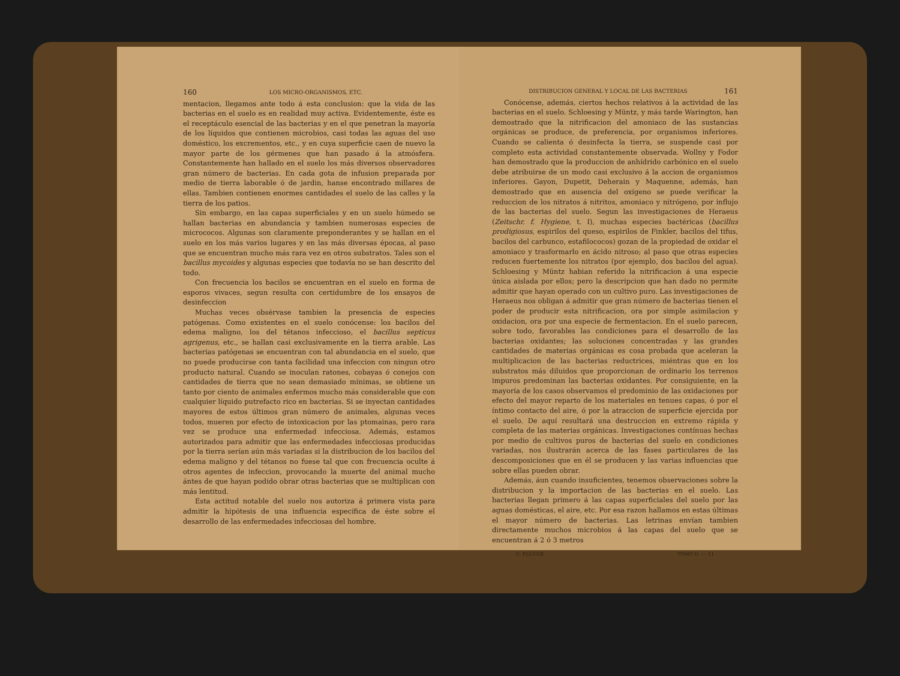160 LOS MICRO-ORGANISMOS, ETC.
mentacion, llegamos ante todo á esta conclusion: que la vida de las bacterias en el suelo es en realidad muy activa. Evidentemente, éste es el receptáculo esencial de las bacterias y en el que penetran la mayoría de los líquidos que contienen microbios, casi todas las aguas del uso doméstico, los excrementos, etc., y en cuya superficie caen de nuevo la mayor parte de los gérmenes que han pasado á la atmósfera. Constantemente han hallado en el suelo los más diversos observadores gran número de bacterias. En cada gota de infusion preparada por medio de tierra laborable ó de jardin, hanse encontrado millares de ellas. Tambien contienen enormes cantidades el suelo de las calles y la tierra de los patios.
Sin embargo, en las capas superficiales y en un suelo húmedo se hallan bacterias en abundancia y tambien numerosas especies de micrococos. Algunas son claramente preponderantes y se hallan en el suelo en los más varios lugares y en las más diversas épocas, al paso que se encuentran mucho más rara vez en otros substratos. Tales son el bacillus mycoides y algunas especies que todavía no se han descrito del todo.
Con frecuencia los bacilos se encuentran en el suelo en forma de esporos vivaces, segun resulta con certidumbre de los ensayos de desinfeccion
Muchas veces obsérvase tambien la presencia de especies patógenas. Como existentes en el suelo conócense: los bacilos del edema maligno, los del tétanos infeccioso, el bacillus septicus agrigenus, etc., se hallan casi exclusivamente en la tierra arable. Las bacterias patógenas se encuentran con tal abundancia en el suelo, que no puede producirse con tanta facilidad una infeccion con ningun otro producto natural. Cuando se inoculan ratones, cobayas ó conejos con cantidades de tierra que no sean demasiado mínimas, se obtiene un tanto por ciento de animales enfermos mucho más considerable que con cualquier líquido putrefacto rico en bacterias. Si se inyectan cantidades mayores de estos últimos gran número de animales, algunas veces todos, mueren por efecto de intoxicacion por las ptomainas, pero rara vez se produce una enfermedad infecciosa. Además, estamos autorizados para admitir que las enfermedades infecciosas producidas por la tierra serían aún más variadas si la distribucion de los bacilos del edema maligno y del tétanos no fuese tal que con frecuencia oculte á otros agentes de infeccion, provocando la muerte del animal mucho ántes de que hayan podido obrar otras bacterias que se multiplican con más lentitud.
Esta actitud notable del suelo nos autoriza á primera vista para admitir la hipótesis de una influencia específica de éste sobre el desarrollo de las enfermedades infecciosas del hombre.
DISTRIBUCION GENERAL Y LOCAL DE LAS BACTERIAS 161
Conócense, además, ciertos hechos relativos á la actividad de las bacterias en el suelo. Schloesing y Müntz, y más tarde Warington, han demostrado que la nitrificacion del amoniaco de las sustancias orgánicas se produce, de preferencia, por organismos inferiores. Cuando se calienta ó desinfecta la tierra, se suspende casi por completo esta actividad constantemente observada. Wollny y Fodor han demostrado que la produccion de anhídrido carbónico en el suelo debe atribuirse de un modo casi exclusivo á la accion de organismos inferiores. Gayon, Dupetit, Deherain y Maquenne, además, han demostrado que en ausencia del oxígeno se puede verificar la reduccion de los nitratos á nitritos, amoniaco y nitrógeno, por influjo de las bacterias del suelo. Segun las investigaciones de Heraeus (Zeitschr. f. Hygiene, t. I), muchas especies bactéricas (bacillus prodigiosus, espirilos del queso, espirilos de Finkler, bacilos del tifus, bacilos del carbunco, estafilococos) gozan de la propiedad de oxidar el amoniaco y trasformarlo en ácido nitroso; al paso que otras especies reducen fuertemente los nitratos (por ejemplo, dos bacilos del agua). Schloesing y Müntz habian referido la nitrificacion á una especie única aislada por ellos; pero la descripcion que han dado no permite admitir que hayan operado con un cultivo puro. Las investigaciones de Heraeus nos obligan á admitir que gran número de bacterias tienen el poder de producir esta nitrificacion, ora por simple asimilacion y oxidacion, ora por una especie de fermentacion. En el suelo parecen, sobre todo, favorables las condiciones para el desarrollo de las bacterias oxidantes; las soluciones concentradas y las grandes cantidades de materias orgánicas es cosa probada que aceleran la multiplicacion de las bacterias reductrices, miéntras que en los substratos más diluidos que proporcionan de ordinario los terrenos impuros predominan las bacterias oxidantes. Por consiguiente, en la mayoría de los casos observamos el predominio de las oxidaciones por efecto del mayor reparto de los materiales en tenues capas, ó por el íntimo contacto del aire, ó por la atraccion de superficie ejercida por el suelo. De aquí resultará una destruccion en extremo rápida y completa de las materias orgánicas. Investigaciones contínuas hechas por medio de cultivos puros de bacterias del suelo en condiciones variadas, nos ilustrarán acerca de las fases particulares de las descomposiciones que en él se producen y las varias influencias que sobre ellas pueden obrar.
Además, áun cuando insuficientes, tenemos observaciones sobre la distribucion y la importacion de las bacterias en el suelo. Las bacterias llegan primero á las capas superficiales del suelo por las aguas domésticas, el aire, etc. Por esa razon hallamos en estas últimas el mayor número de bacterias. Las letrinas envían tambien directamente muchos microbios á las capas del suelo que se encuentran á 2 ó 3 metros
C. FLÜGGE TOMO II. — 11